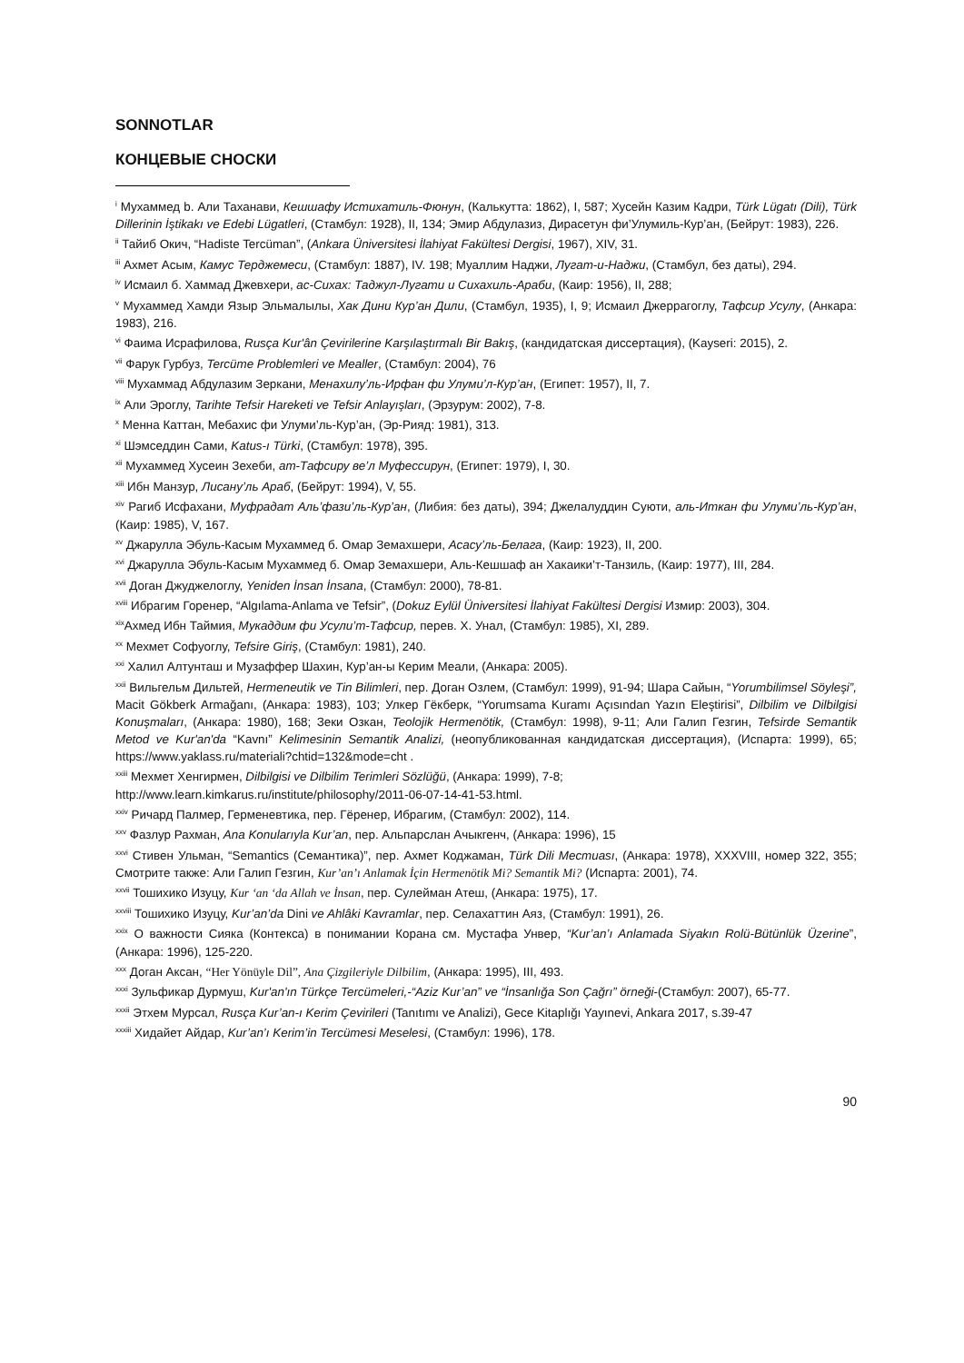SONNOTLAR
КОНЦЕВЫЕ СНОСКИ
<sup>i</sup> Мухаммед b. Али Таханави, Кешшафу Истихатиль-Фюнун, (Калькутта: 1862), I, 587; Хусейн Казим Кадри, Türk Lügatı (Dili), Türk Dillerinin İştikakı ve Edebi Lügatleri, (Стамбул: 1928), II, 134; Эмир Абдулазиз, Дирасетун фи’Улумиль-Кур’ан, (Бейрут: 1983), 226.
<sup>ii</sup> Тайиб Окич, “Hadiste Tercüman”, (Ankara Üniversitesi İlahiyat Fakültesi Dergisi, 1967), XIV, 31.
<sup>iii</sup> Ахмет Асым, Камус Терджемеси, (Стамбул: 1887), IV. 198; Муаллим Наджи, Лугат-и-Наджи, (Стамбул, без даты), 294.
<sup>iv</sup> Исмаил б. Хаммад Джевхери, ас-Сихах: Таджул-Лугати и Сихахиль-Араби, (Каир: 1956), II, 288;
<sup>v</sup> Мухаммед Хамди Языр Эльмалылы, Хак Дини Кур’ан Дили, (Стамбул, 1935), I, 9; Исмаил Джеррагоглу, Тафсир Усулу, (Анкара: 1983), 216.
<sup>vi</sup> Фаима Исрафилова, Rusça Kur'ân Çevirilerine Karşılaştırmalı Bir Bakış, (кандидатская диссертация), (Kayseri: 2015), 2.
<sup>vii</sup> Фарук Гурбуз, Tercüme Problemleri ve Mealler, (Стамбул: 2004), 76
<sup>viii</sup> Мухаммад Абдулазим Зеркани, Менахилу’ль-Ирфан фи Улуми’л-Кур’ан, (Египет: 1957), II, 7.
<sup>ix</sup> Али Эроглу, Tarihte Tefsir Hareketi ve Tefsir Anlayışları, (Эрзурум: 2002), 7-8.
<sup>x</sup> Менна Каттан, Мебахис фи Улуми’ль-Кур’ан, (Эр-Рияд: 1981), 313.
<sup>xi</sup> Шэмседдин Сами, Katus-ı Türki, (Стамбул: 1978), 395.
<sup>xii</sup> Мухаммед Хусеин Зехеби, ат-Тафсиру ве’л Муфессирун, (Египет: 1979), I, 30.
<sup>xiii</sup> Ибн Манзур, Лисану’ль Араб, (Бейрут: 1994), V, 55.
<sup>xiv</sup> Рагиб Исфахани, Муфрадат Аль’фази’ль-Кур’ан, (Либия: без даты), 394; Джелалуддин Суюти, аль-Иткан фи Улуми’ль-Кур’ан, (Каир: 1985), V, 167.
<sup>xv</sup> Джарулла Эбуль-Касым Мухаммед б. Омар Земахшери, Асасу’ль-Белага, (Каир: 1923), II, 200.
<sup>xvi</sup> Джарулла Эбуль-Касым Мухаммед б. Омар Земахшери, Аль-Кешшаф ан Хакаики’т-Танзиль, (Каир: 1977), III, 284.
<sup>xvii</sup> Доган Джуджелоглу, Yeniden İnsan İnsana, (Стамбул: 2000), 78-81.
<sup>xviii</sup> Ибрагим Горенер, “Algılama-Anlama ve Tefsir”, (Dokuz Eylül Üniversitesi İlahiyat Fakültesi Dergisi Измир: 2003), 304.
<sup>xix</sup>Ахмед Ибн Таймия, Мукаддим фи Усули’т-Тафсир, перев. Х. Унал, (Стамбул: 1985), XI, 289.
<sup>xx</sup> Мехмет Софуоглу, Tefsire Giriş, (Стамбул: 1981), 240.
<sup>xxi</sup> Халил Алтунташ и Музаффер Шахин, Кур’ан-ы Керим Меали, (Анкара: 2005).
<sup>xxii</sup> Вильгельм Дильтей, Hermeneutik ve Tin Bilimleri, пер. Доган Озлем, (Стамбул: 1999), 91-94; Шара Сайын, “Yorumbilimsel Söyleşi”, Macit Gökberk Armağanı, (Анкара: 1983), 103; Улкер Гёкберк, “Yorumsama Kuramı Açısından Yazın Eleştirisi”, Dilbilim ve Dilbilgisi Konuşmaları, (Анкара: 1980), 168; Зеки Озкан, Teolojik Hermenötik, (Стамбул: 1998), 9-11; Али Галип Гезгин, Tefsirde Semantik Metod ve Kur'an'da “Kavnı” Kelimesinin Semantik Analizi, (неопубликованная кандидатская диссертация), (Испарта: 1999), 65; https://www.yaklass.ru/materiali?chtid=132&mode=cht .
<sup>xxiii</sup> Мехмет Хенгирмен, Dilbilgisi ve Dilbilim Terimleri Sözlüğü, (Анкара: 1999), 7-8;
http://www.learn.kimkarus.ru/institute/philosophy/2011-06-07-14-41-53.html.
<sup>xxiv</sup> Ричард Палмер, Герменевтика, пер. Гёренер, Ибрагим, (Стамбул: 2002), 114.
<sup>xxv</sup> Фазлур Рахман, Ana Konularıyla Kur’an, пер. Альпарслан Ачыкгенч, (Анкара: 1996), 15
<sup>xxvi</sup> Стивен Ульман, “Semantics (Семантика)”, пер. Ахмет Коджаман, Türk Dili Mecтиаsı, (Анкара: 1978), XXXVIII, номер 322, 355; Смотрите также: Али Галип Гезгин, Kur’an’ı Anlamak İçin Hermenötik Mi? Semantik Mi? (Испарта: 2001), 74.
<sup>xxvii</sup> Тошихико Изуцу, Kur ‘an ‘da Allah ve İnsan, пер. Сулейман Атеш, (Анкара: 1975), 17.
<sup>xxviii</sup> Тошихико Изуцу, Kur’an’da Dini ve Ahlâki Kavramlar, пер. Селахаттин Аяз, (Стамбул: 1991), 26.
<sup>xxix</sup> О важности Сияка (Контекса) в понимании Корана см. Мустафа Унвер, “Kur’an’ı Anlamada Siyakın Rolü-Bütünlük Üzerine”, (Анкара: 1996), 125-220.
<sup>xxx</sup> Доган Аксан, “Her Yönüyle Dil”, Ana Çizgileriyle Dilbilim, (Анкара: 1995), III, 493.
<sup>xxxi</sup> Зульфикар Дурмуш, Kur'an'ın Türkçe Tercümeleri,-“Aziz Kur’an” ve “İnsanlığa Son Çağrı” örneği-(Стамбул: 2007), 65-77.
<sup>xxxii</sup> Этхем Мурсал, Rusça Kur’an-ı Kerim Çevirileri (Tanıtımı ve Analizi), Gece Kitaplığı Yayınevi, Ankara 2017, s.39-47
<sup>xxxiii</sup> Хидайет Айдар, Kur’an’ı Kerim’in Tercümesi Meselesi, (Стамбул: 1996), 178.
90